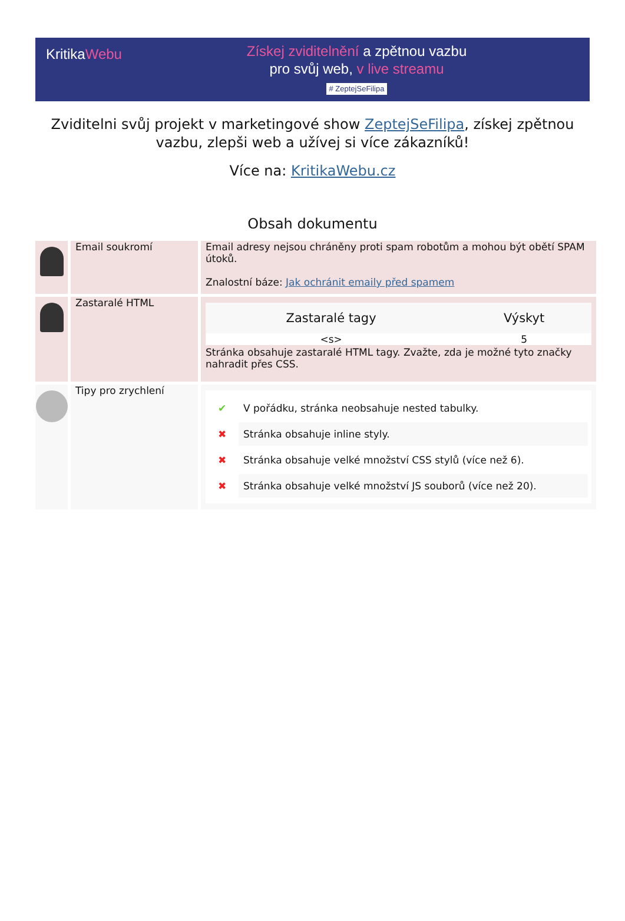KritikaWebu
Získej zviditelnění a zpětnou vazbu
pro svůj web, v live streamu
# ZeptejSeFilipa
Zviditelni svůj projekt v marketingové show ZeptejSeFilipa, získej zpětnou vazbu, zlepši web a užívej si více zákazníků!
Více na: KritikaWebu.cz
Obsah dokumentu
| | Email soukromí | Email adresy nejsou chráněny proti spam robotům a mohou být obětí SPAM útoků. Znalostní báze: Jak ochránit emaily před spamem |
| | Zastaralé HTML | / Zastaralé tagy / Výskyt / / --- / --- / / <s> / 5 / Stránka obsahuje zastaralé HTML tagy. Zvažte, zda je možné tyto značky nahradit přes CSS. |
| | Tipy pro zrychlení | ✔ V pořádku, stránka neobsahuje nested tabulky. ✖ Stránka obsahuje inline styly. ✖ Stránka obsahuje velké množství CSS stylů (více než 6). ✖ Stránka obsahuje velké množství JS souborů (více než 20). |